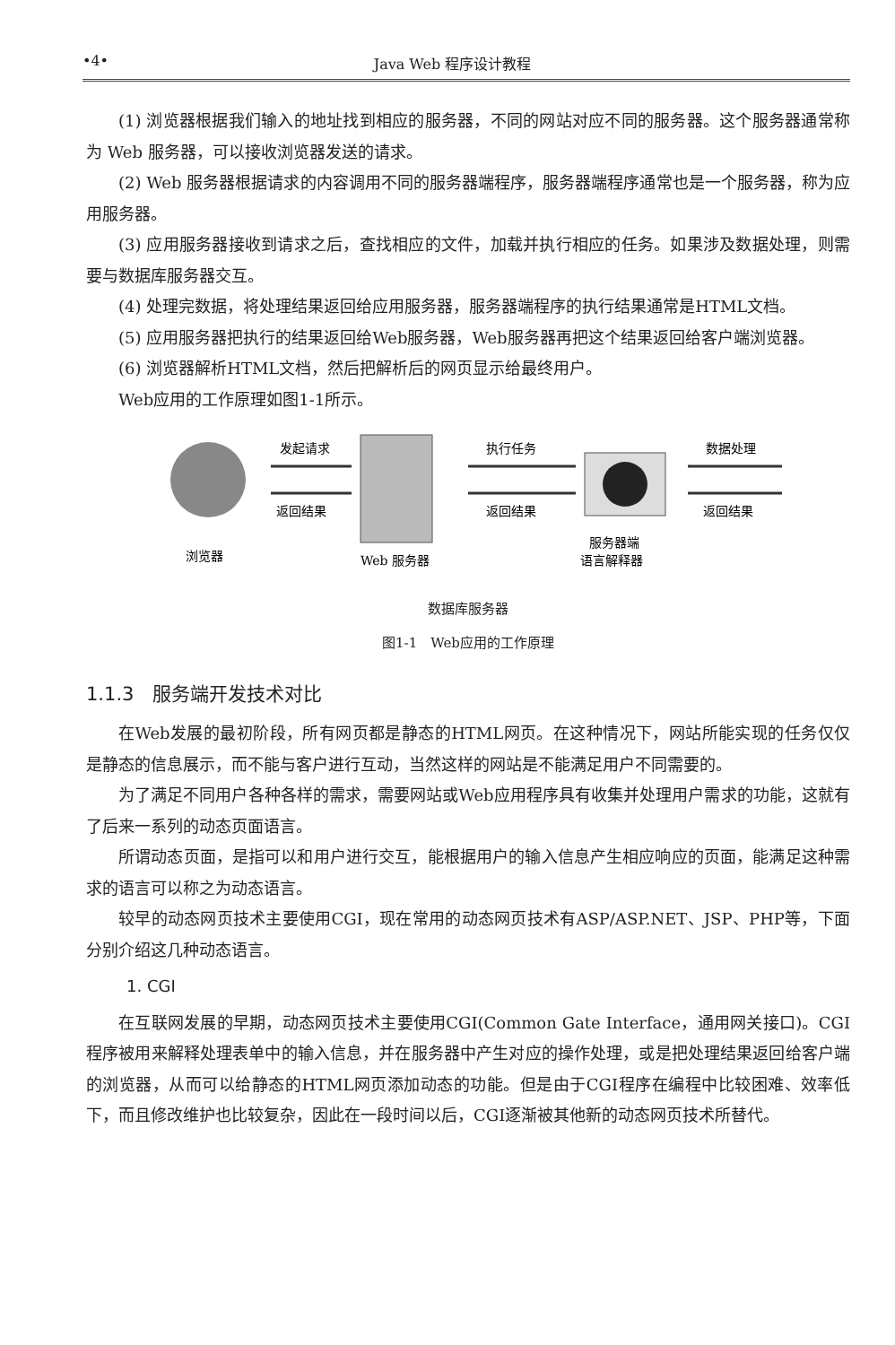•4• Java Web 程序设计教程
(1) 浏览器根据我们输入的地址找到相应的服务器，不同的网站对应不同的服务器。这个服务器通常称为 Web 服务器，可以接收浏览器发送的请求。
(2) Web 服务器根据请求的内容调用不同的服务器端程序，服务器端程序通常也是一个服务器，称为应用服务器。
(3) 应用服务器接收到请求之后，查找相应的文件，加载并执行相应的任务。如果涉及数据处理，则需要与数据库服务器交互。
(4) 处理完数据，将处理结果返回给应用服务器，服务器端程序的执行结果通常是HTML文档。
(5) 应用服务器把执行的结果返回给Web服务器，Web服务器再把这个结果返回给客户端浏览器。
(6) 浏览器解析HTML文档，然后把解析后的网页显示给最终用户。
Web应用的工作原理如图1-1所示。
浏览器
发起请求
返回结果
Web 服务器
执行任务
返回结果
服务器端
语言解释器
数据处理
返回结果
数据库服务器
数据库服务器
图1-1　Web应用的工作原理
1.1.3　服务端开发技术对比
在Web发展的最初阶段，所有网页都是静态的HTML网页。在这种情况下，网站所能实现的任务仅仅是静态的信息展示，而不能与客户进行互动，当然这样的网站是不能满足用户不同需要的。
为了满足不同用户各种各样的需求，需要网站或Web应用程序具有收集并处理用户需求的功能，这就有了后来一系列的动态页面语言。
所谓动态页面，是指可以和用户进行交互，能根据用户的输入信息产生相应响应的页面，能满足这种需求的语言可以称之为动态语言。
较早的动态网页技术主要使用CGI，现在常用的动态网页技术有ASP/ASP.NET、JSP、PHP等，下面分别介绍这几种动态语言。
1. CGI
在互联网发展的早期，动态网页技术主要使用CGI(Common Gate Interface，通用网关接口)。CGI程序被用来解释处理表单中的输入信息，并在服务器中产生对应的操作处理，或是把处理结果返回给客户端的浏览器，从而可以给静态的HTML网页添加动态的功能。但是由于CGI程序在编程中比较困难、效率低下，而且修改维护也比较复杂，因此在一段时间以后，CGI逐渐被其他新的动态网页技术所替代。